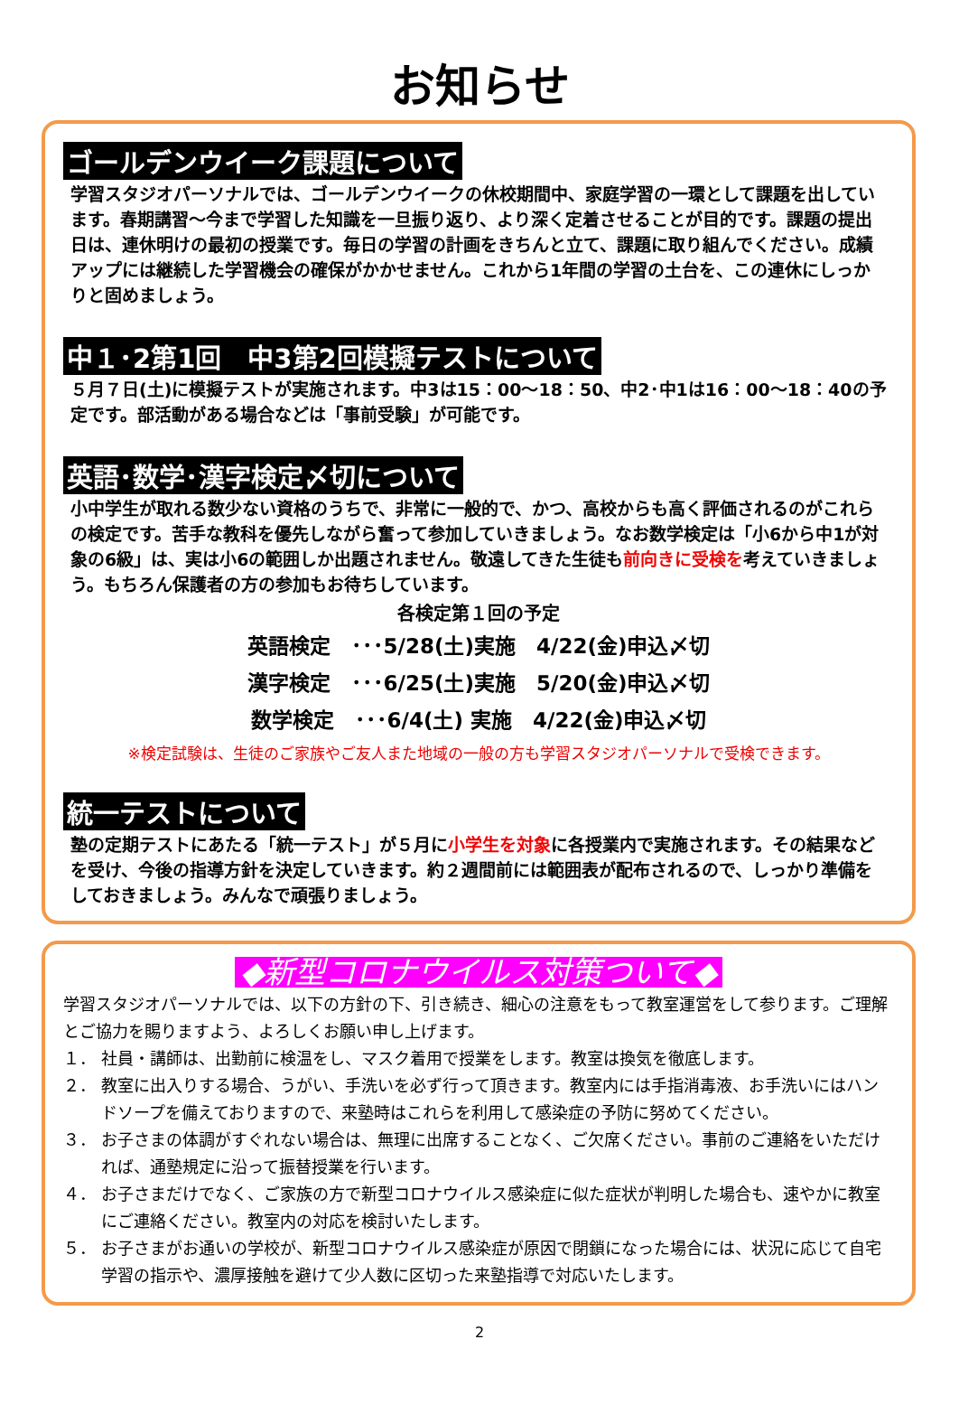お知らせ
ゴールデンウイーク課題について
学習スタジオパーソナルでは、ゴールデンウイークの休校期間中、家庭学習の一環として課題を出しています。春期講習～今まで学習した知識を一旦振り返り、より深く定着させることが目的です。課題の提出日は、連休明けの最初の授業です。毎日の学習の計画をきちんと立て、課題に取り組んでください。成績アップには継続した学習機会の確保がかかせません。これから1年間の学習の土台を、この連休にしっかりと固めましょう。
中１･2第1回　中3第2回模擬テストについて
５月７日(土)に模擬テストが実施されます。中3は15：00～18：50、中2･中1は16：00～18：40の予定です。部活動がある場合などは「事前受験」が可能です。
英語･数学･漢字検定〆切について
小中学生が取れる数少ない資格のうちで、非常に一般的で、かつ、高校からも高く評価されるのがこれらの検定です。苦手な教科を優先しながら奮って参加していきましょう。なお数学検定は「小6から中1が対象の6級」は、実は小6の範囲しか出題されません。敬遠してきた生徒も前向きに受検を考えていきましょう。もちろん保護者の方の参加もお待ちしています。
各検定第１回の予定
英語検定　･･･5/28(土)実施　4/22(金)申込〆切
漢字検定　･･･6/25(土)実施　5/20(金)申込〆切
数学検定　･･･6/4(土) 実施　4/22(金)申込〆切
※検定試験は、生徒のご家族やご友人また地域の一般の方も学習スタジオパーソナルで受検できます。
統一テストについて
塾の定期テストにあたる「統一テスト」が５月に小学生を対象に各授業内で実施されます。その結果などを受け、今後の指導方針を決定していきます。約２週間前には範囲表が配布されるので、しっかり準備をしておきましょう。みんなで頑張りましょう。
◆新型コロナウイルス対策ついて◆
学習スタジオパーソナルでは、以下の方針の下、引き続き、細心の注意をもって教室運営をして参ります。ご理解とご協力を賜りますよう、よろしくお願い申し上げます。
１． 社員・講師は、出勤前に検温をし、マスク着用で授業をします。教室は換気を徹底します。
２． 教室に出入りする場合、うがい、手洗いを必ず行って頂きます。教室内には手指消毒液、お手洗いにはハンドソープを備えておりますので、来塾時はこれらを利用して感染症の予防に努めてください。
３． お子さまの体調がすぐれない場合は、無理に出席することなく、ご欠席ください。事前のご連絡をいただければ、通塾規定に沿って振替授業を行います。
４． お子さまだけでなく、ご家族の方で新型コロナウイルス感染症に似た症状が判明した場合も、速やかに教室にご連絡ください。教室内の対応を検討いたします。
５． お子さまがお通いの学校が、新型コロナウイルス感染症が原因で閉鎖になった場合には、状況に応じて自宅学習の指示や、濃厚接触を避けて少人数に区切った来塾指導で対応いたします。
2